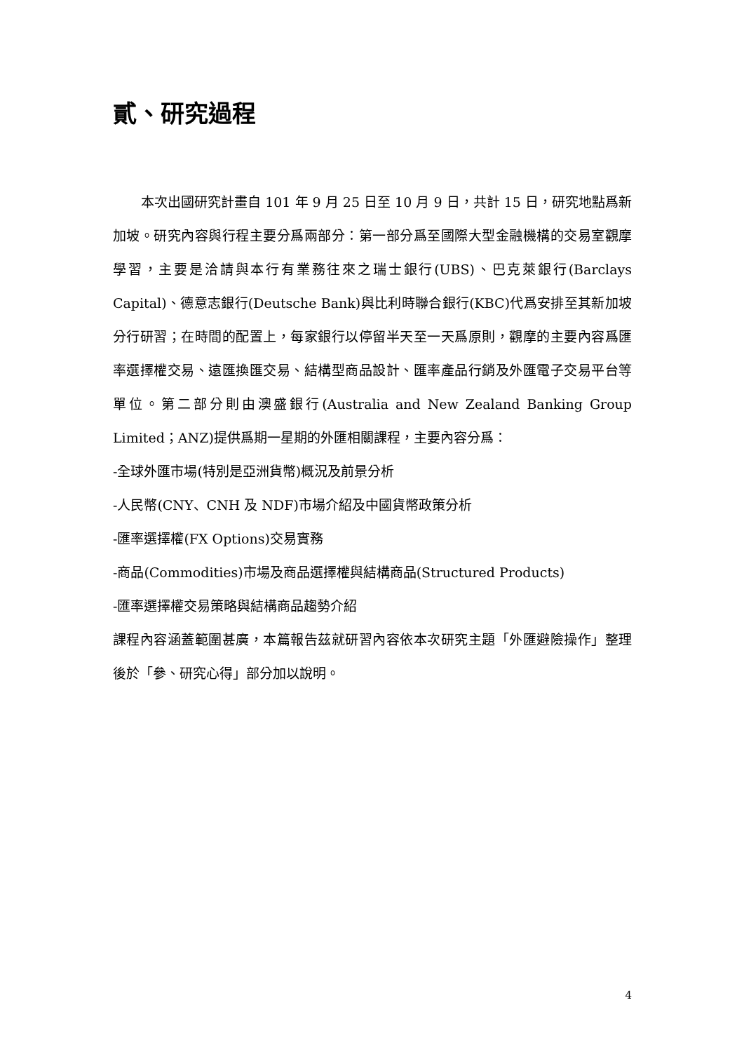貳、研究過程
本次出國研究計畫自 101 年 9 月 25 日至 10 月 9 日，共計 15 日，研究地點爲新加坡。研究內容與行程主要分爲兩部分：第一部分爲至國際大型金融機構的交易室觀摩學習，主要是洽請與本行有業務往來之瑞士銀行(UBS)、巴克萊銀行(Barclays Capital)、德意志銀行(Deutsche Bank)與比利時聯合銀行(KBC)代爲安排至其新加坡分行研習；在時間的配置上，每家銀行以停留半天至一天爲原則，觀摩的主要內容爲匯率選擇權交易、遠匯換匯交易、結構型商品設計、匯率產品行銷及外匯電子交易平台等單位。第二部分則由澳盛銀行(Australia and New Zealand Banking Group Limited；ANZ)提供爲期一星期的外匯相關課程，主要內容分爲：
-全球外匯市場(特別是亞洲貨幣)概況及前景分析
-人民幣(CNY、CNH 及 NDF)市場介紹及中國貨幣政策分析
-匯率選擇權(FX Options)交易實務
-商品(Commodities)市場及商品選擇權與結構商品(Structured Products)
-匯率選擇權交易策略與結構商品趨勢介紹
課程內容涵蓋範圍甚廣，本篇報告茲就研習內容依本次研究主題「外匯避險操作」整理後於「參、研究心得」部分加以說明。
4